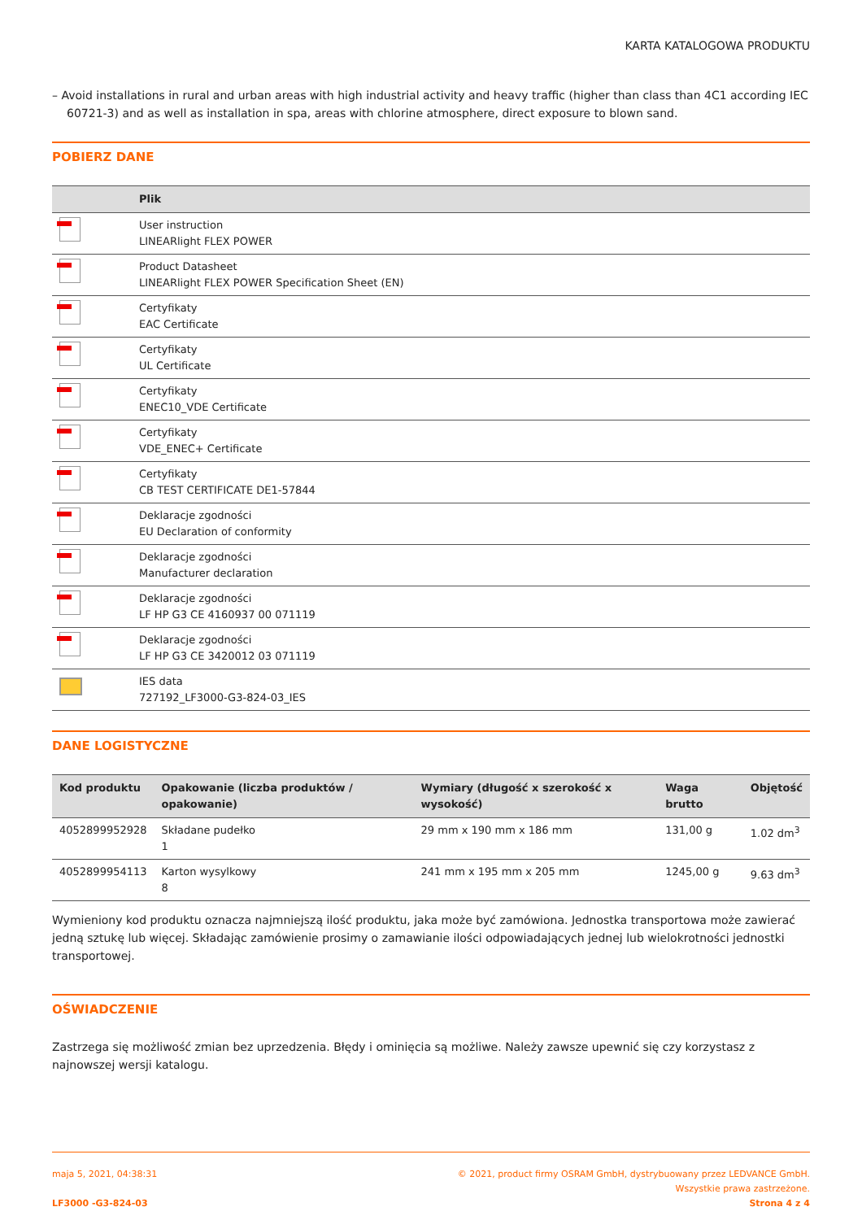KARTA KATALOGOWA PRODUKTU
– Avoid installations in rural and urban areas with high industrial activity and heavy traffic (higher than class than 4C1 according IEC 60721-3) and as well as installation in spa, areas with chlorine atmosphere, direct exposure to blown sand.
POBIERZ DANE
| | Plik |
| --- | --- |
| | User instruction LINEARlight FLEX POWER |
| | Product Datasheet LINEARlight FLEX POWER Specification Sheet (EN) |
| | Certyfikaty EAC Certificate |
| | Certyfikaty UL Certificate |
| | Certyfikaty ENEC10_VDE Certificate |
| | Certyfikaty VDE_ENEC+ Certificate |
| | Certyfikaty CB TEST CERTIFICATE DE1-57844 |
| | Deklaracje zgodności EU Declaration of conformity |
| | Deklaracje zgodności Manufacturer declaration |
| | Deklaracje zgodności LF HP G3 CE 4160937 00 071119 |
| | Deklaracje zgodności LF HP G3 CE 3420012 03 071119 |
| | IES data 727192_LF3000-G3-824-03_IES |
DANE LOGISTYCZNE
| Kod produktu | Opakowanie (liczba produktów / opakowanie) | Wymiary (długość x szerokość x wysokość) | Waga brutto | Objętość |
| --- | --- | --- | --- | --- |
| 4052899952928 | Składane pudełko 1 | 29 mm x 190 mm x 186 mm | 131,00 g | 1.02 dm<sup>3</sup> |
| 4052899954113 | Karton wysylkowy 8 | 241 mm x 195 mm x 205 mm | 1245,00 g | 9.63 dm<sup>3</sup> |
Wymieniony kod produktu oznacza najmniejszą ilość produktu, jaka może być zamówiona. Jednostka transportowa może zawierać jedną sztukę lub więcej. Składając zamówienie prosimy o zamawianie ilości odpowiadających jednej lub wielokrotności jednostki transportowej.
OŚWIADCZENIE
Zastrzega się możliwość zmian bez uprzedzenia. Błędy i ominięcia są możliwe. Należy zawsze upewnić się czy korzystasz z najnowszej wersji katalogu.
maja 5, 2021, 04:38:31
LF3000 -G3-824-03
© 2021, product firmy OSRAM GmbH, dystrybuowany przez LEDVANCE GmbH.
Wszystkie prawa zastrzeżone.
Strona 4 z 4